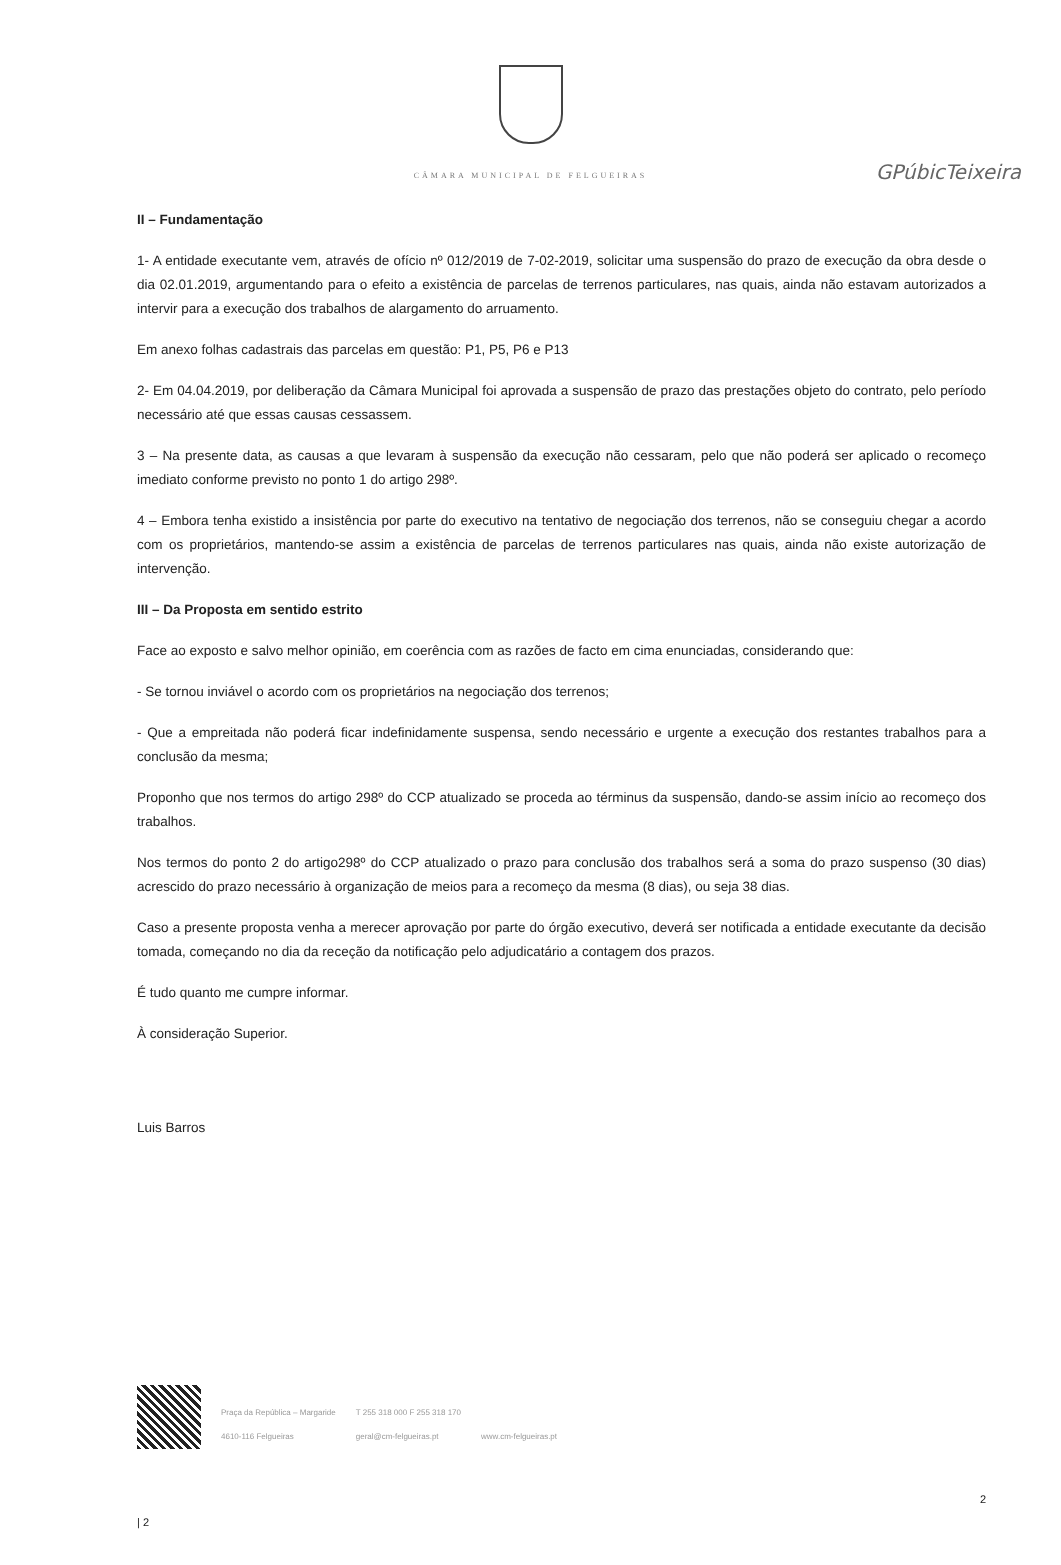GPúbicTeixeira
CÂMARA MUNICIPAL DE FELGUEIRAS
II – Fundamentação
1- A entidade executante vem, através de ofício nº 012/2019 de 7-02-2019, solicitar uma suspensão do prazo de execução da obra desde o dia 02.01.2019, argumentando para o efeito a existência de parcelas de terrenos particulares, nas quais, ainda não estavam autorizados a intervir para a execução dos trabalhos de alargamento do arruamento.
Em anexo folhas cadastrais das parcelas em questão: P1, P5, P6 e P13
2- Em 04.04.2019, por deliberação da Câmara Municipal foi aprovada a suspensão de prazo das prestações objeto do contrato, pelo período necessário até que essas causas cessassem.
3 – Na presente data, as causas a que levaram à suspensão da execução não cessaram, pelo que não poderá ser aplicado o recomeço imediato conforme previsto no ponto 1 do artigo 298º.
4 – Embora tenha existido a insistência por parte do executivo na tentativo de negociação dos terrenos, não se conseguiu chegar a acordo com os proprietários, mantendo-se assim a existência de parcelas de terrenos particulares nas quais, ainda não existe autorização de intervenção.
III – Da Proposta em sentido estrito
Face ao exposto e salvo melhor opinião, em coerência com as razões de facto em cima enunciadas, considerando que:
- Se tornou inviável o acordo com os proprietários na negociação dos terrenos;
- Que a empreitada não poderá ficar indefinidamente suspensa, sendo necessário e urgente a execução dos restantes trabalhos para a conclusão da mesma;
Proponho que nos termos do artigo 298º do CCP atualizado se proceda ao términus da suspensão, dando-se assim início ao recomeço dos trabalhos.
Nos termos do ponto 2 do artigo298º do CCP atualizado o prazo para conclusão dos trabalhos será a soma do prazo suspenso (30 dias) acrescido do prazo necessário à organização de meios para a recomeço da mesma (8 dias), ou seja 38 dias.
Caso a presente proposta venha a merecer aprovação por parte do órgão executivo, deverá ser notificada a entidade executante da decisão tomada, começando no dia da receção da notificação pelo adjudicatário a contagem dos prazos.
É tudo quanto me cumpre informar.
À consideração Superior.
Luis Barros
Praça da República – Margaride
4610-116 Felgueiras
T 255 318 000 F 255 318 170
geral@cm-felgueiras.pt
www.cm-felgueiras.pt
2
| 2